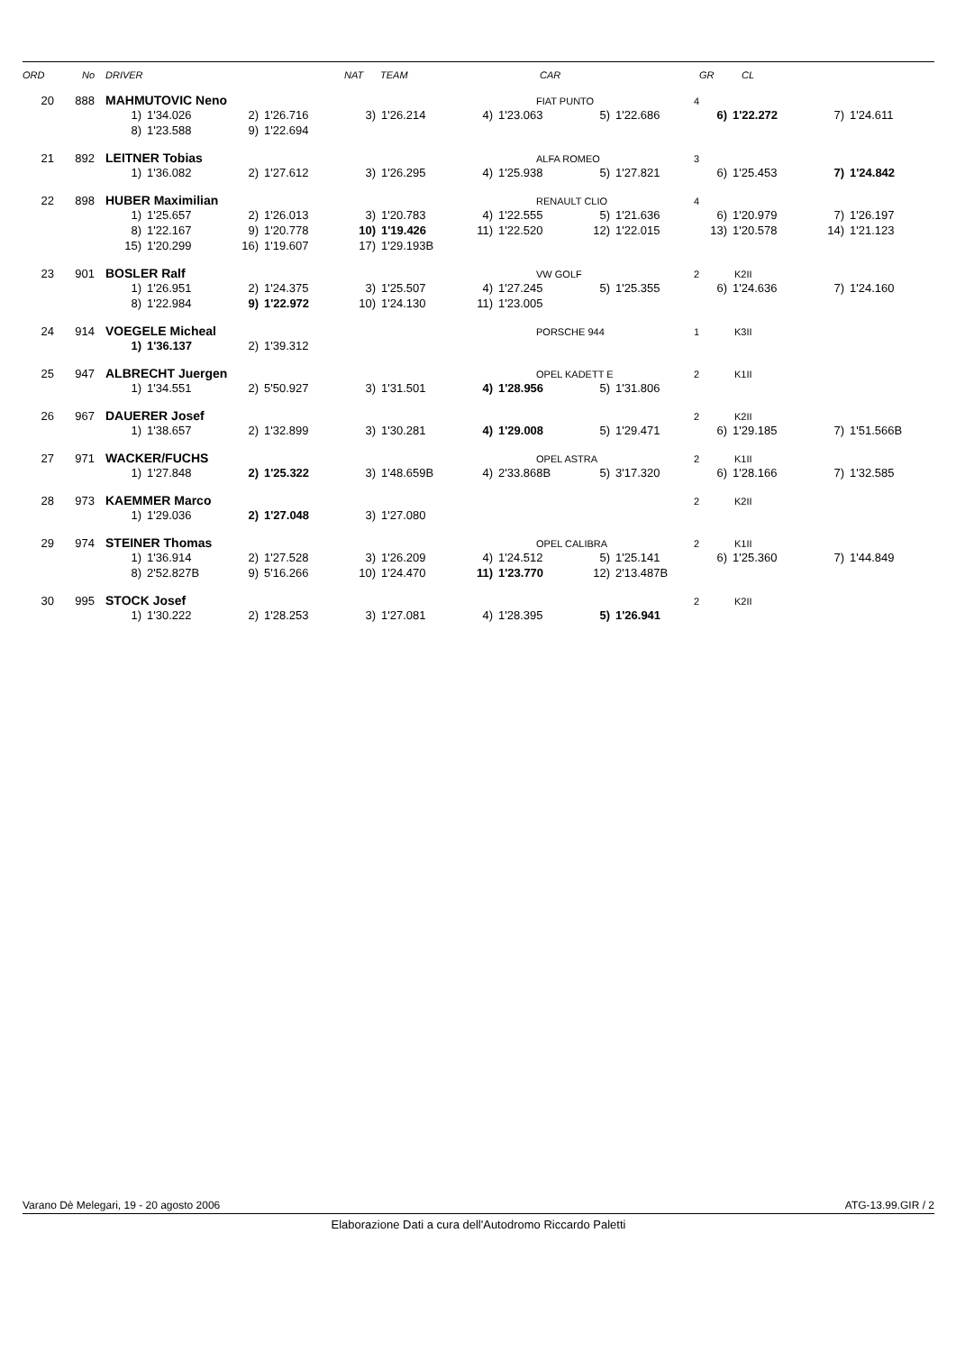ORD No DRIVER NAT TEAM CAR GR CL
20 888 MAHMUTOVIC Neno FIAT PUNTO 4
| 1) | 1'34.026 | 2) | 1'26.716 | 3) | 1'26.214 | 4) | 1'23.063 | 5) | 1'22.686 | 6) | 1'22.272 | 7) | 1'24.611 |
| 8) | 1'23.588 | 9) | 1'22.694 | | | | | | | | | | |
21 892 LEITNER Tobias ALFA ROMEO 3
| 1) | 1'36.082 | 2) | 1'27.612 | 3) | 1'26.295 | 4) | 1'25.938 | 5) | 1'27.821 | 6) | 1'25.453 | 7) | 1'24.842 |
22 898 HUBER Maximilian RENAULT CLIO 4
| 1) | 1'25.657 | 2) | 1'26.013 | 3) | 1'20.783 | 4) | 1'22.555 | 5) | 1'21.636 | 6) | 1'20.979 | 7) | 1'26.197 |
| 8) | 1'22.167 | 9) | 1'20.778 | 10) | 1'19.426 | 11) | 1'22.520 | 12) | 1'22.015 | 13) | 1'20.578 | 14) | 1'21.123 |
| 15) | 1'20.299 | 16) | 1'19.607 | 17) | 1'29.193B | | | | | | | | |
23 901 BOSLER Ralf VW GOLF 2 K2II
| 1) | 1'26.951 | 2) | 1'24.375 | 3) | 1'25.507 | 4) | 1'27.245 | 5) | 1'25.355 | 6) | 1'24.636 | 7) | 1'24.160 |
| 8) | 1'22.984 | 9) | 1'22.972 | 10) | 1'24.130 | 11) | 1'23.005 | | | | | | |
24 914 VOEGELE Micheal PORSCHE 944 1 K3II
| 1) | 1'36.137 | 2) | 1'39.312 |
25 947 ALBRECHT Juergen OPEL KADETT E 2 K1II
| 1) | 1'34.551 | 2) | 5'50.927 | 3) | 1'31.501 | 4) | 1'28.956 | 5) | 1'31.806 |
26 967 DAUERER Josef 2 K2II
| 1) | 1'38.657 | 2) | 1'32.899 | 3) | 1'30.281 | 4) | 1'29.008 | 5) | 1'29.471 | 6) | 1'29.185 | 7) | 1'51.566B |
27 971 WACKER/FUCHS OPEL ASTRA 2 K1II
| 1) | 1'27.848 | 2) | 1'25.322 | 3) | 1'48.659B | 4) | 2'33.868B | 5) | 3'17.320 | 6) | 1'28.166 | 7) | 1'32.585 |
28 973 KAEMMER Marco 2 K2II
| 1) | 1'29.036 | 2) | 1'27.048 | 3) | 1'27.080 |
29 974 STEINER Thomas OPEL CALIBRA 2 K1II
| 1) | 1'36.914 | 2) | 1'27.528 | 3) | 1'26.209 | 4) | 1'24.512 | 5) | 1'25.141 | 6) | 1'25.360 | 7) | 1'44.849 |
| 8) | 2'52.827B | 9) | 5'16.266 | 10) | 1'24.470 | 11) | 1'23.770 | 12) | 2'13.487B | | | | |
30 995 STOCK Josef 2 K2II
| 1) | 1'30.222 | 2) | 1'28.253 | 3) | 1'27.081 | 4) | 1'28.395 | 5) | 1'26.941 |
Varano Dè Melegari, 19 - 20 agosto 2006 ATG-13.99.GIR / 2
Elaborazione Dati a cura dell'Autodromo Riccardo Paletti